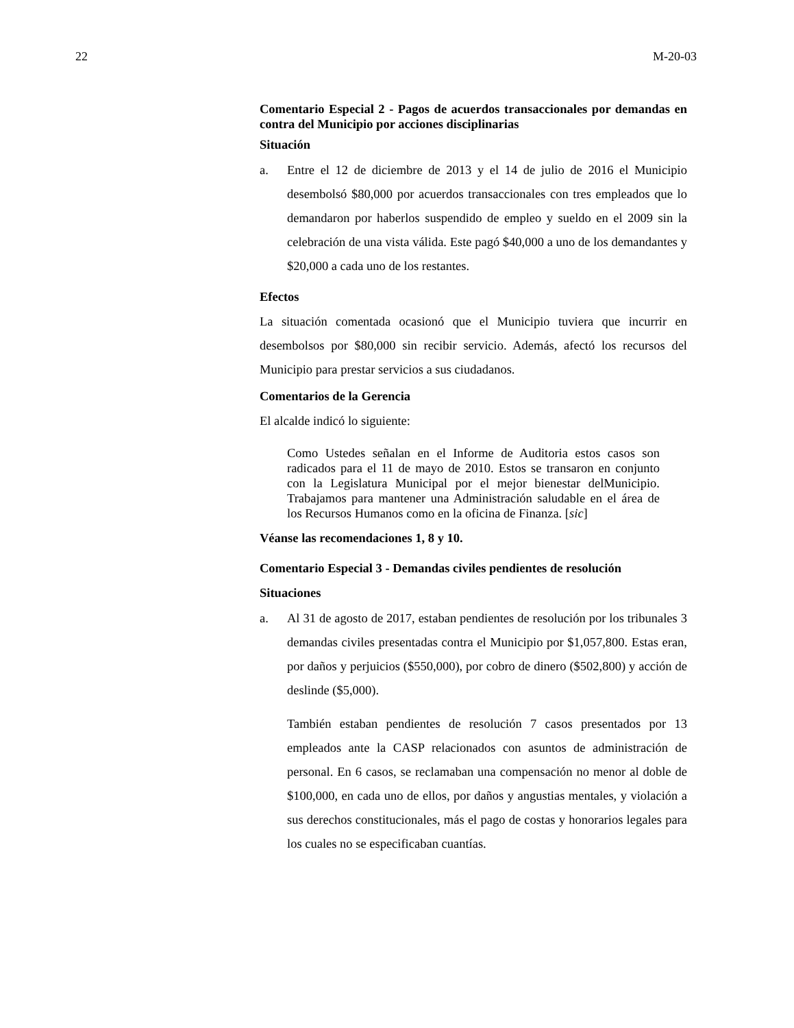22 M-20-03
Comentario Especial 2 - Pagos de acuerdos transaccionales por demandas en contra del Municipio por acciones disciplinarias
Situación
a. Entre el 12 de diciembre de 2013 y el 14 de julio de 2016 el Municipio desembolsó $80,000 por acuerdos transaccionales con tres empleados que lo demandaron por haberlos suspendido de empleo y sueldo en el 2009 sin la celebración de una vista válida. Este pagó $40,000 a uno de los demandantes y $20,000 a cada uno de los restantes.
Efectos
La situación comentada ocasionó que el Municipio tuviera que incurrir en desembolsos por $80,000 sin recibir servicio. Además, afectó los recursos del Municipio para prestar servicios a sus ciudadanos.
Comentarios de la Gerencia
El alcalde indicó lo siguiente:
Como Ustedes señalan en el Informe de Auditoria estos casos son radicados para el 11 de mayo de 2010. Estos se transaron en conjunto con la Legislatura Municipal por el mejor bienestar delMunicipio. Trabajamos para mantener una Administración saludable en el área de los Recursos Humanos como en la oficina de Finanza. [sic]
Véanse las recomendaciones 1, 8 y 10.
Comentario Especial 3 - Demandas civiles pendientes de resolución
Situaciones
a. Al 31 de agosto de 2017, estaban pendientes de resolución por los tribunales 3 demandas civiles presentadas contra el Municipio por $1,057,800. Estas eran, por daños y perjuicios ($550,000), por cobro de dinero ($502,800) y acción de deslinde ($5,000).
También estaban pendientes de resolución 7 casos presentados por 13 empleados ante la CASP relacionados con asuntos de administración de personal. En 6 casos, se reclamaban una compensación no menor al doble de $100,000, en cada uno de ellos, por daños y angustias mentales, y violación a sus derechos constitucionales, más el pago de costas y honorarios legales para los cuales no se especificaban cuantías.